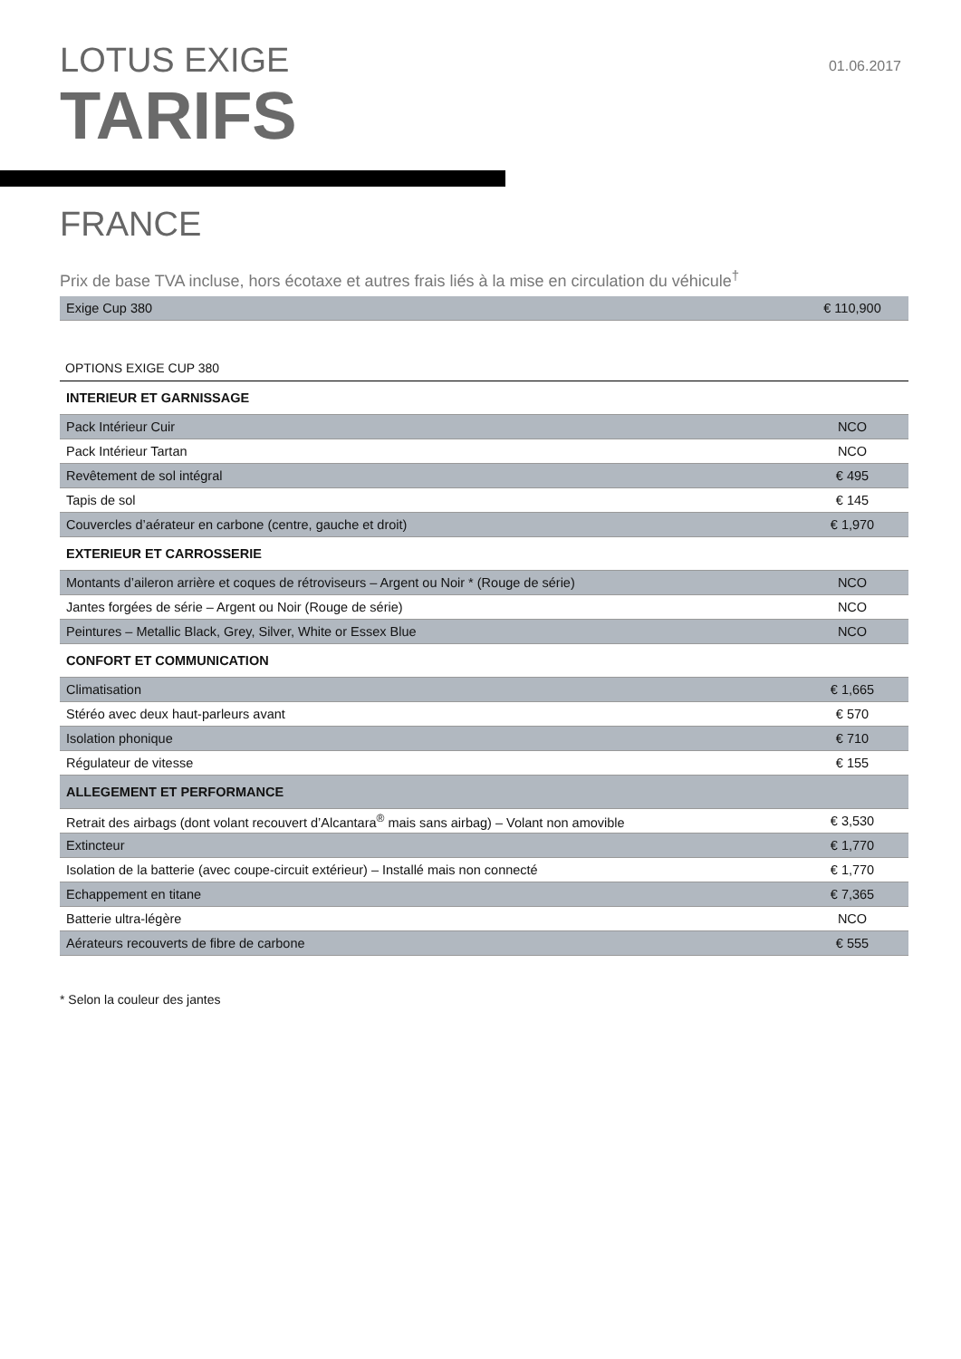LOTUS EXIGE
TARIFS
01.06.2017
FRANCE
Prix de base TVA incluse, hors écotaxe et autres frais liés à la mise en circulation du véhicule<sup>†</sup>
| Exige Cup 380 | € 110,900 |
OPTIONS EXIGE CUP 380
| INTERIEUR ET GARNISSAGE | |
| Pack Intérieur Cuir | NCO |
| Pack Intérieur Tartan | NCO |
| Revêtement de sol intégral | € 495 |
| Tapis de sol | € 145 |
| Couvercles d’aérateur en carbone (centre, gauche et droit) | € 1,970 |
| EXTERIEUR ET CARROSSERIE | |
| Montants d’aileron arrière et coques de rétroviseurs – Argent ou Noir * (Rouge de série) | NCO |
| Jantes forgées de série – Argent ou Noir (Rouge de série) | NCO |
| Peintures – Metallic Black, Grey, Silver, White or Essex Blue | NCO |
| CONFORT ET COMMUNICATION | |
| Climatisation | € 1,665 |
| Stéréo avec deux haut-parleurs avant | € 570 |
| Isolation phonique | € 710 |
| Régulateur de vitesse | € 155 |
| ALLEGEMENT ET PERFORMANCE | |
| Retrait des airbags (dont volant recouvert d’Alcantara<sup>®</sup> mais sans airbag) – Volant non amovible | € 3,530 |
| Extincteur | € 1,770 |
| Isolation de la batterie (avec coupe-circuit extérieur) – Installé mais non connecté | € 1,770 |
| Echappement en titane | € 7,365 |
| Batterie ultra-légère | NCO |
| Aérateurs recouverts de fibre de carbone | € 555 |
* Selon la couleur des jantes